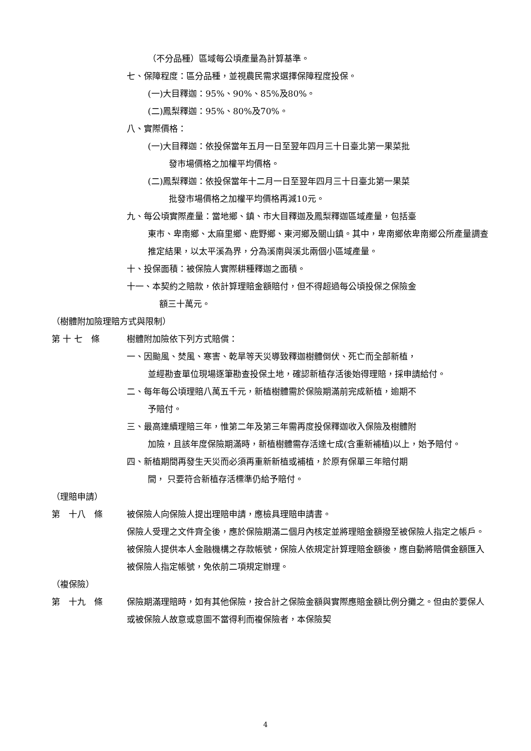（不分品種）區域每公頃產量為計算基準。
七、保障程度：區分品種，並視農民需求選擇保障程度投保。
(一)大目釋迦：95%、90%、85%及80%。
(二)鳳梨釋迦：95%、80%及70%。
八、實際價格：
(一)大目釋迦：依投保當年五月一日至翌年四月三十日臺北第一果菜批
發市場價格之加權平均價格。
(二)鳳梨釋迦：依投保當年十二月一日至翌年四月三十日臺北第一果菜
批發市場價格之加權平均價格再減10元。
九、每公頃實際產量：當地鄉、鎮、市大目釋迦及鳳梨釋迦區域產量，包括臺
東市、卑南鄉、太麻里鄉、鹿野鄉、東河鄉及關山鎮。其中，卑南鄉依卑南鄉公所產量調查推定結果，以太平溪為界，分為溪南與溪北兩個小區域產量。
十、投保面積：被保險人實際耕種釋迦之面積。
十一、本契約之賠款，依計算理賠金額賠付，但不得超過每公頃投保之保險金
額三十萬元。
（樹體附加險理賠方式與限制）
第 十 七　條 樹體附加險依下列方式賠償：
一、因颱風、焚風、寒害、乾旱等天災導致釋迦樹體倒伏、死亡而全部新植，
並經勘查單位現場逐筆勘查投保土地，確認新植存活後始得理賠，採申請給付。
二、每年每公頃理賠八萬五千元，新植樹體需於保險期滿前完成新植，逾期不
予賠付。
三、最高連續理賠三年，惟第二年及第三年需再度投保釋迦收入保險及樹體附
加險，且該年度保險期滿時，新植樹體需存活達七成(含重新補植)以上，始予賠付。
四、新植期間再發生天災而必須再重新新植或補植，於原有保單三年賠付期
間， 只要符合新植存活標準仍給予賠付。
（理賠申請）
第　十八　條 被保險人向保險人提出理賠申請，應檢具理賠申請書。
保險人受理之文件齊全後，應於保險期滿二個月內核定並將理賠金額撥至被保險人指定之帳戶。
被保險人提供本人金融機構之存款帳號，保險人依規定計算理賠金額後，應自動將賠償金額匯入被保險人指定帳號，免依前二項規定辦理。
（複保險）
第　十九　條 保險期滿理賠時，如有其他保險，按合計之保險金額與實際應賠金額比例分攤之。但由於要保人或被保險人故意或意圖不當得利而複保險者，本保險契
4